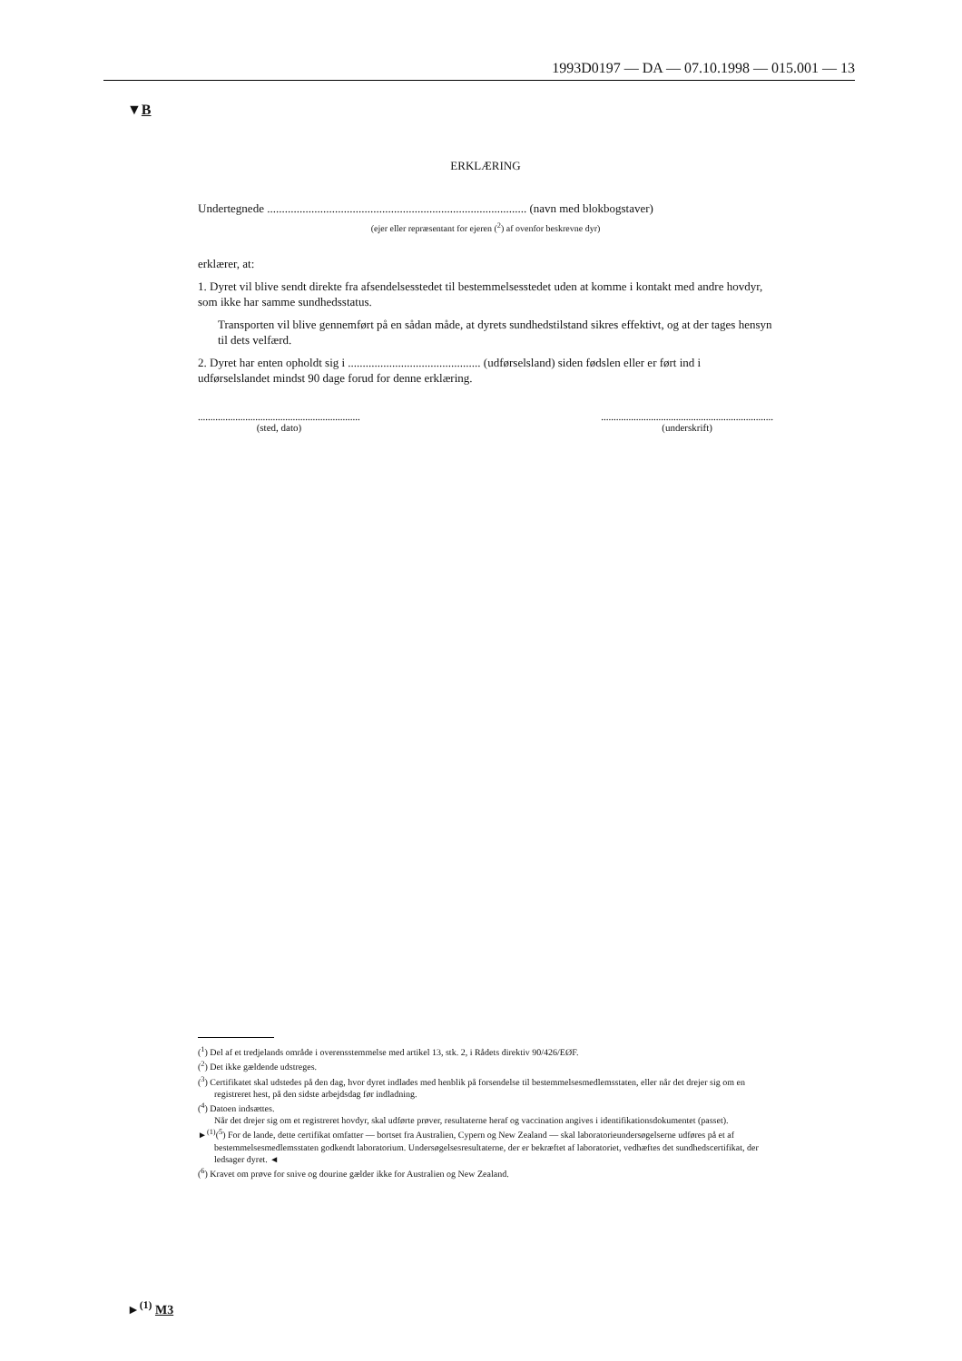1993D0197 — DA — 07.10.1998 — 015.001 — 13
▼B
ERKLÆRING
Undertegnede ........................................................................................ (navn med blokbogstaver)
(ejer eller repræsentant for ejeren (<sup>2</sup>) af ovenfor beskrevne dyr)
erklærer, at:
1. Dyret vil blive sendt direkte fra afsendelsesstedet til bestemmelsesstedet uden at komme i kontakt med andre hovdyr, som ikke har samme sundhedsstatus.
Transporten vil blive gennemført på en sådan måde, at dyrets sundhedstilstand sikres effektivt, og at der tages hensyn til dets velfærd.
2. Dyret har enten opholdt sig i ............................................. (udførselsland) siden fødslen eller er ført ind i udførselslandet mindst 90 dage forud for denne erklæring.
.................................................................
(sted, dato)
.....................................................................
(underskrift)
(<sup>1</sup>) Del af et tredjelands område i overensstemmelse med artikel 13, stk. 2, i Rådets direktiv 90/426/EØF.
(<sup>2</sup>) Det ikke gældende udstreges.
(<sup>3</sup>) Certifikatet skal udstedes på den dag, hvor dyret indlades med henblik på forsendelse til bestemmelsesmedlemsstaten, eller når det drejer sig om en registreret hest, på den sidste arbejdsdag før indladning.
(<sup>4</sup>) Datoen indsættes.
Når det drejer sig om et registreret hovdyr, skal udførte prøver, resultaterne heraf og vaccination angives i identifikationsdokumentet (passet).
►<sup>(1)</sup>(<sup>5</sup>) For de lande, dette certifikat omfatter — bortset fra Australien, Cypern og New Zealand — skal laboratorieundersøgelserne udføres på et af bestemmelsesmedlemsstaten godkendt laboratorium. Undersøgelsesresultaterne, der er bekræftet af laboratoriet, vedhæftes det sundhedscertifikat, der ledsager dyret. ◄
(<sup>6</sup>) Kravet om prøve for snive og dourine gælder ikke for Australien og New Zealand.
►<sup>(1)</sup> M3